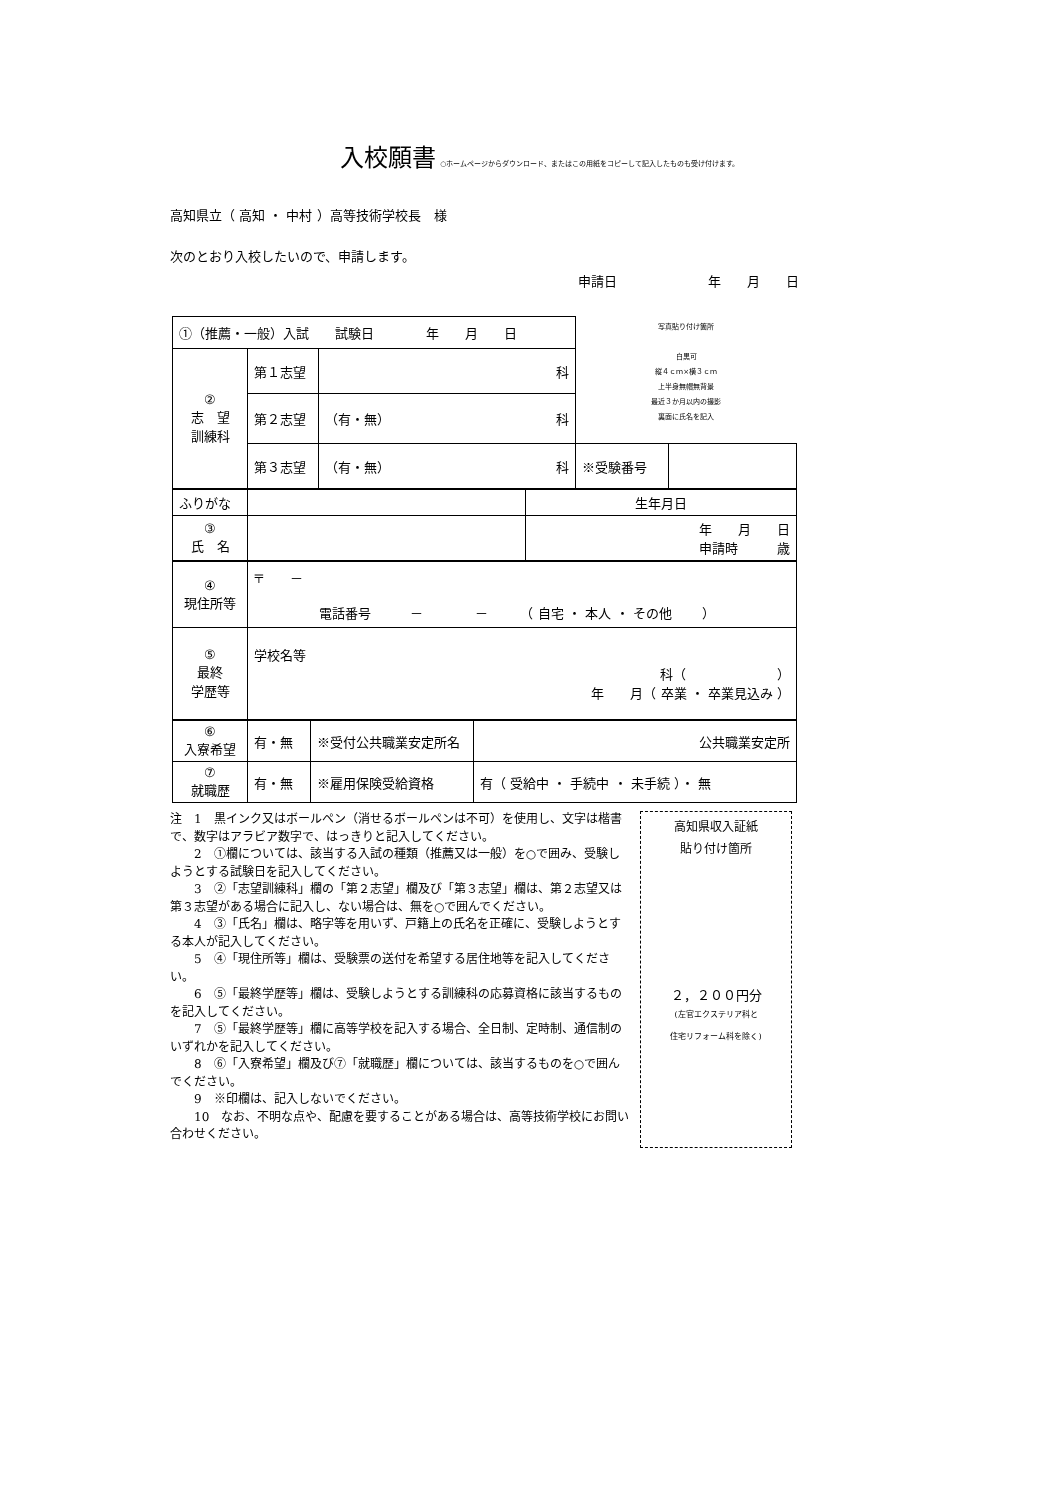入校願書
○ホームページからダウンロード、またはこの用紙をコピーして記入したものも受け付けます。
高知県立（ 高知 ・ 中村 ）高等技術学校長　様
次のとおり入校したいので、申請します。
申請日　　　　　　　年　　月　　日
| ①（推薦・一般）入試 試験日 年 月 日 | | | 写真貼り付け箇所 白黒可 縦４ｃｍ×横３ｃｍ 上半身無帽無背景 最近３か月以内の撮影 裏面に氏名を記入 | |
| ② 志 望 訓練科 | 第１志望 | 科 | | |
| | 第２志望 | （有・無） 科 | | |
| | 第３志望 | （有・無） 科 | ※受験番号 | |
| ふりがな | | 生年月日 |
| ③ 氏 名 | | 年 月 日 申請時 歳 |
| ④ 現住所等 | 〒 － 電話番号 － － （ 自宅 ・ 本人 ・ その他 ） |
| ⑤ 最終 学歴等 | 学校名等 科（ ） 年 月（ 卒業 ・ 卒業見込み ） |
| ⑥ 入寮希望 | 有・無 | ※受付公共職業安定所名 | 公共職業安定所 |
| ⑦ 就職歴 | 有・無 | ※雇用保険受給資格 | 有（ 受給中 ・ 手続中 ・ 未手続 ）・ 無 |
注　1　黒インク又はボールペン（消せるボールペンは不可）を使用し、文字は楷書で、数字はアラビア数字で、はっきりと記入してください。
　　2　①欄については、該当する入試の種類（推薦又は一般）を○で囲み、受験しようとする試験日を記入してください。
　　3　②「志望訓練科」欄の「第２志望」欄及び「第３志望」欄は、第２志望又は第３志望がある場合に記入し、ない場合は、無を○で囲んでください。
　　4　③「氏名」欄は、略字等を用いず、戸籍上の氏名を正確に、受験しようとする本人が記入してください。
　　5　④「現住所等」欄は、受験票の送付を希望する居住地等を記入してください。
　　6　⑤「最終学歴等」欄は、受験しようとする訓練科の応募資格に該当するものを記入してください。
　　7　⑤「最終学歴等」欄に高等学校を記入する場合、全日制、定時制、通信制のいずれかを記入してください。
　　8　⑥「入寮希望」欄及び⑦「就職歴」欄については、該当するものを○で囲んでください。
　　9　※印欄は、記入しないでください。
　　10　なお、不明な点や、配慮を要することがある場合は、高等技術学校にお問い合わせください。
高知県収入証紙
貼り付け箇所
２，２００円分
(左官エクステリア科と
住宅リフォーム科を除く)